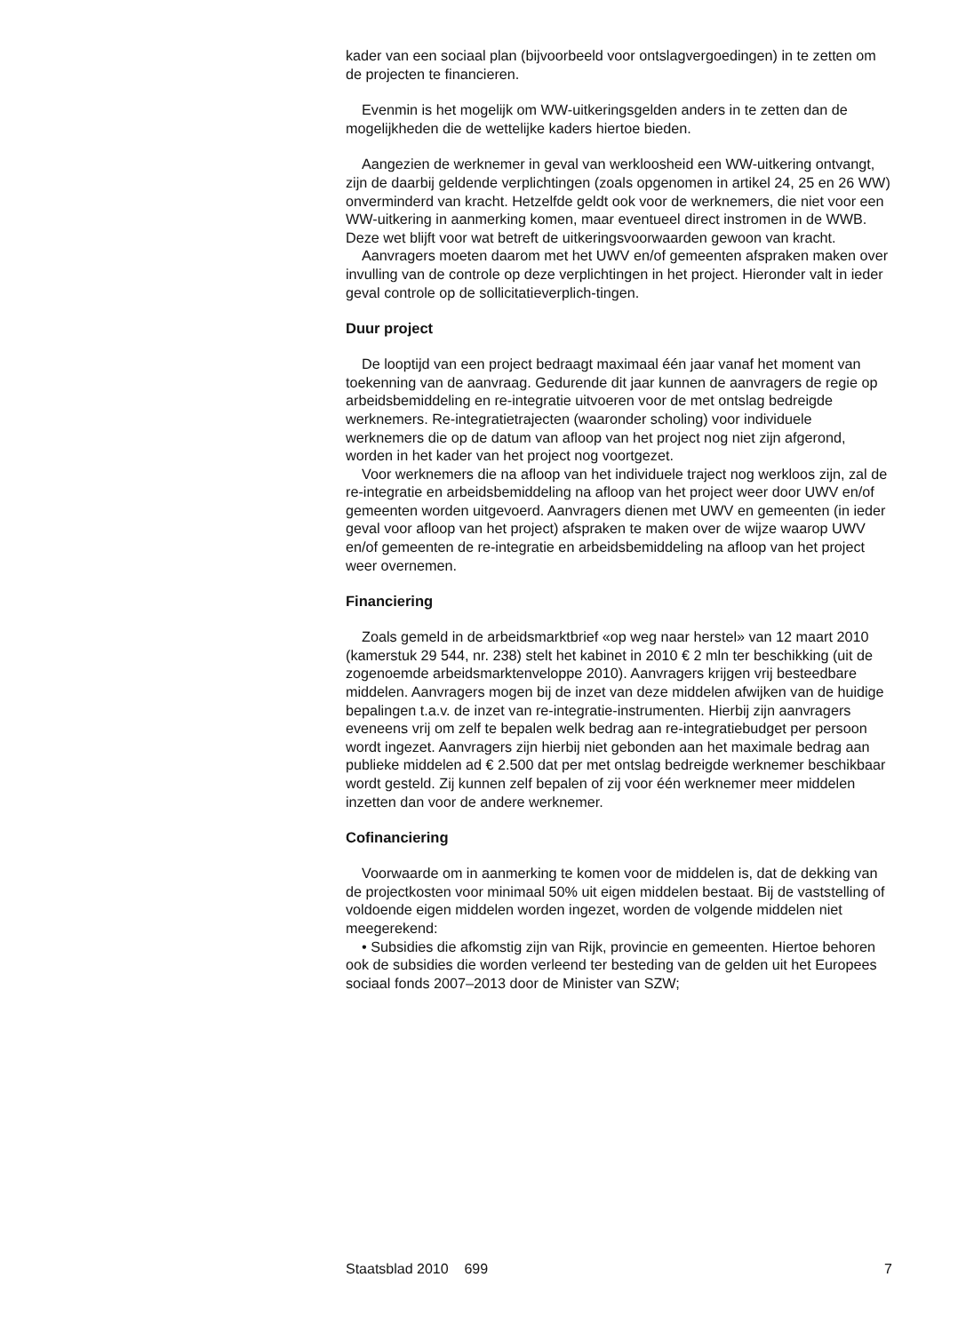kader van een sociaal plan (bijvoorbeeld voor ontslagvergoedingen) in te zetten om de projecten te financieren.
Evenmin is het mogelijk om WW-uitkeringsgelden anders in te zetten dan de mogelijkheden die de wettelijke kaders hiertoe bieden.
Aangezien de werknemer in geval van werkloosheid een WW-uitkering ontvangt, zijn de daarbij geldende verplichtingen (zoals opgenomen in artikel 24, 25 en 26 WW) onverminderd van kracht. Hetzelfde geldt ook voor de werknemers, die niet voor een WW-uitkering in aanmerking komen, maar eventueel direct instromen in de WWB. Deze wet blijft voor wat betreft de uitkeringsvoorwaarden gewoon van kracht.
Aanvragers moeten daarom met het UWV en/of gemeenten afspraken maken over invulling van de controle op deze verplichtingen in het project. Hieronder valt in ieder geval controle op de sollicitatieverplich-tingen.
Duur project
De looptijd van een project bedraagt maximaal één jaar vanaf het moment van toekenning van de aanvraag. Gedurende dit jaar kunnen de aanvragers de regie op arbeidsbemiddeling en re-integratie uitvoeren voor de met ontslag bedreigde werknemers. Re-integratietrajecten (waaronder scholing) voor individuele werknemers die op de datum van afloop van het project nog niet zijn afgerond, worden in het kader van het project nog voortgezet.
Voor werknemers die na afloop van het individuele traject nog werkloos zijn, zal de re-integratie en arbeidsbemiddeling na afloop van het project weer door UWV en/of gemeenten worden uitgevoerd. Aanvragers dienen met UWV en gemeenten (in ieder geval voor afloop van het project) afspraken te maken over de wijze waarop UWV en/of gemeenten de re-integratie en arbeidsbemiddeling na afloop van het project weer overnemen.
Financiering
Zoals gemeld in de arbeidsmarktbrief «op weg naar herstel» van 12 maart 2010 (kamerstuk 29 544, nr. 238) stelt het kabinet in 2010 € 2 mln ter beschikking (uit de zogenoemde arbeidsmarktenveloppe 2010). Aanvragers krijgen vrij besteedbare middelen. Aanvragers mogen bij de inzet van deze middelen afwijken van de huidige bepalingen t.a.v. de inzet van re-integratie-instrumenten. Hierbij zijn aanvragers eveneens vrij om zelf te bepalen welk bedrag aan re-integratiebudget per persoon wordt ingezet. Aanvragers zijn hierbij niet gebonden aan het maximale bedrag aan publieke middelen ad € 2.500 dat per met ontslag bedreigde werknemer beschikbaar wordt gesteld. Zij kunnen zelf bepalen of zij voor één werknemer meer middelen inzetten dan voor de andere werknemer.
Cofinanciering
Voorwaarde om in aanmerking te komen voor de middelen is, dat de dekking van de projectkosten voor minimaal 50% uit eigen middelen bestaat. Bij de vaststelling of voldoende eigen middelen worden ingezet, worden de volgende middelen niet meegerekend:
• Subsidies die afkomstig zijn van Rijk, provincie en gemeenten. Hiertoe behoren ook de subsidies die worden verleend ter besteding van de gelden uit het Europees sociaal fonds 2007–2013 door de Minister van SZW;
Staatsblad 2010 699 7